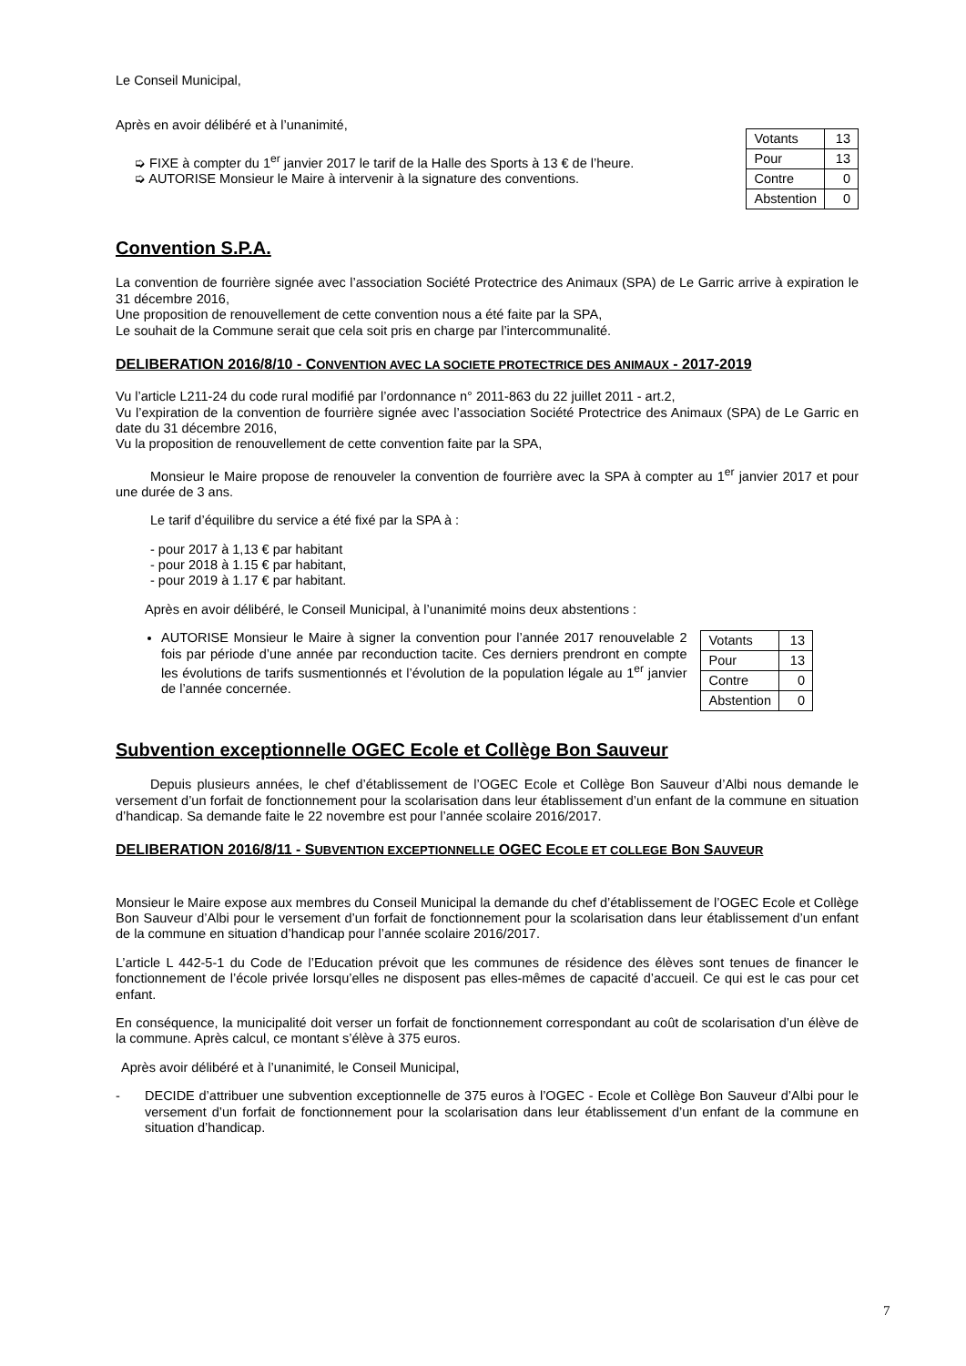Le Conseil Municipal,
Après en avoir délibéré et à l’unanimité,
➭ FIXE à compter du 1<sup>er</sup> janvier 2017 le tarif de la Halle des Sports à 13 € de l’heure.
➭ AUTORISE Monsieur le Maire à intervenir à la signature des conventions.
| Votants | 13 |
| Pour | 13 |
| Contre | 0 |
| Abstention | 0 |
Convention S.P.A.
La convention de fourrière signée avec l’association Société Protectrice des Animaux (SPA) de Le Garric arrive à expiration le 31 décembre 2016,
Une proposition de renouvellement de cette convention nous a été faite par la SPA,
Le souhait de la Commune serait que cela soit pris en charge par l’intercommunalité.
DELIBERATION 2016/8/10 - CONVENTION AVEC LA SOCIETE PROTECTRICE DES ANIMAUX - 2017-2019
Vu l’article L211-24 du code rural modifié par l’ordonnance n° 2011-863 du 22 juillet 2011 - art.2,
Vu l’expiration de la convention de fourrière signée avec l’association Société Protectrice des Animaux (SPA) de Le Garric en date du 31 décembre 2016,
Vu la proposition de renouvellement de cette convention faite par la SPA,
Monsieur le Maire propose de renouveler la convention de fourrière avec la SPA à compter au 1<sup>er</sup> janvier 2017 et pour une durée de 3 ans.
Le tarif d’équilibre du service a été fixé par la SPA à :
- pour 2017 à 1,13 € par habitant
- pour 2018 à 1.15 € par habitant,
- pour 2019 à 1.17 € par habitant.
Après en avoir délibéré, le Conseil Municipal, à l’unanimité moins deux abstentions :
AUTORISE Monsieur le Maire à signer la convention pour l’année 2017 renouvelable 2 fois par période d’une année par reconduction tacite. Ces derniers prendront en compte les évolutions de tarifs susmentionnés et l’évolution de la population légale au 1<sup>er</sup> janvier de l’année concernée.
| Votants | 13 |
| Pour | 13 |
| Contre | 0 |
| Abstention | 0 |
Subvention exceptionnelle OGEC Ecole et Collège Bon Sauveur
Depuis plusieurs années, le chef d’établissement de l’OGEC Ecole et Collège Bon Sauveur d’Albi nous demande le versement d’un forfait de fonctionnement pour la scolarisation dans leur établissement d’un enfant de la commune en situation d’handicap. Sa demande faite le 22 novembre est pour l’année scolaire 2016/2017.
DELIBERATION 2016/8/11 - SUBVENTION EXCEPTIONNELLE OGEC ECOLE ET COLLEGE BON SAUVEUR
Monsieur le Maire expose aux membres du Conseil Municipal la demande du chef d’établissement de l’OGEC Ecole et Collège Bon Sauveur d’Albi pour le versement d’un forfait de fonctionnement pour la scolarisation dans leur établissement d’un enfant de la commune en situation d’handicap pour l’année scolaire 2016/2017.
L’article L 442-5-1 du Code de l’Education prévoit que les communes de résidence des élèves sont tenues de financer le fonctionnement de l’école privée lorsqu’elles ne disposent pas elles-mêmes de capacité d’accueil. Ce qui est le cas pour cet enfant.
En conséquence, la municipalité doit verser un forfait de fonctionnement correspondant au coût de scolarisation d’un élève de la commune. Après calcul, ce montant s’élève à 375 euros.
Après avoir délibéré et à l’unanimité, le Conseil Municipal,
- DECIDE d’attribuer une subvention exceptionnelle de 375 euros à l’OGEC - Ecole et Collège Bon Sauveur d’Albi pour le versement d’un forfait de fonctionnement pour la scolarisation dans leur établissement d’un enfant de la commune en situation d’handicap.
7